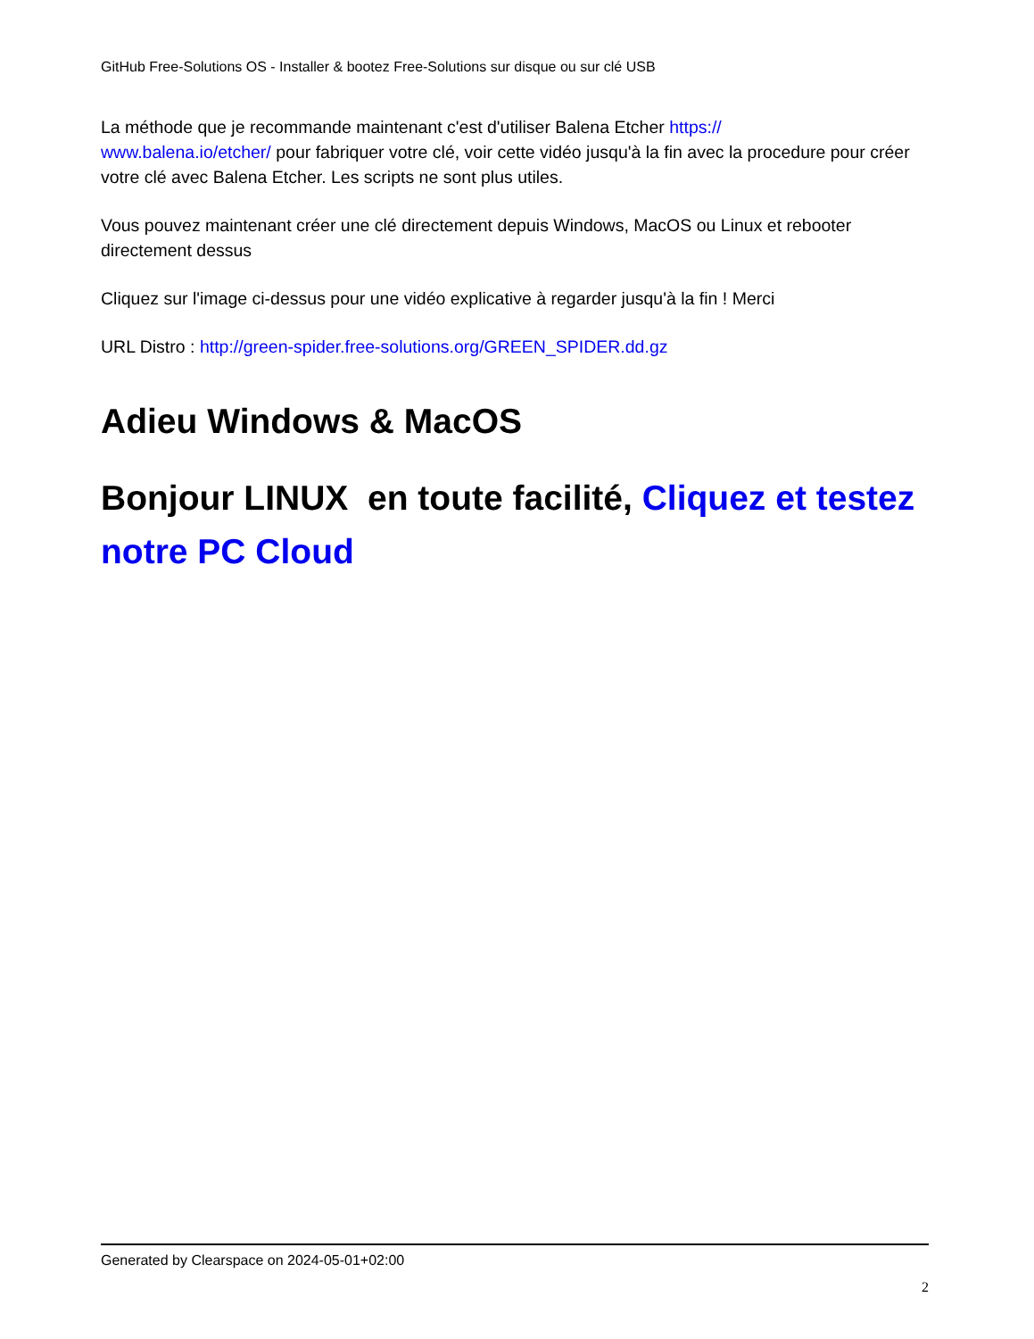GitHub Free-Solutions OS - Installer & bootez Free-Solutions sur disque ou sur clé USB
La méthode que je recommande maintenant c'est d'utiliser Balena Etcher https://
www.balena.io/etcher/ pour fabriquer votre clé, voir cette vidéo jusqu'à la fin avec la procedure pour créer votre clé avec Balena Etcher. Les scripts ne sont plus utiles.
Vous pouvez maintenant créer une clé directement depuis Windows, MacOS ou Linux et rebooter directement dessus
Cliquez sur l'image ci-dessus pour une vidéo explicative à regarder jusqu'à la fin ! Merci
URL Distro : http://green-spider.free-solutions.org/GREEN_SPIDER.dd.gz
Adieu Windows & MacOS
Bonjour LINUX en toute facilité, Cliquez et testez notre PC Cloud
Generated by Clearspace on 2024-05-01+02:00
2